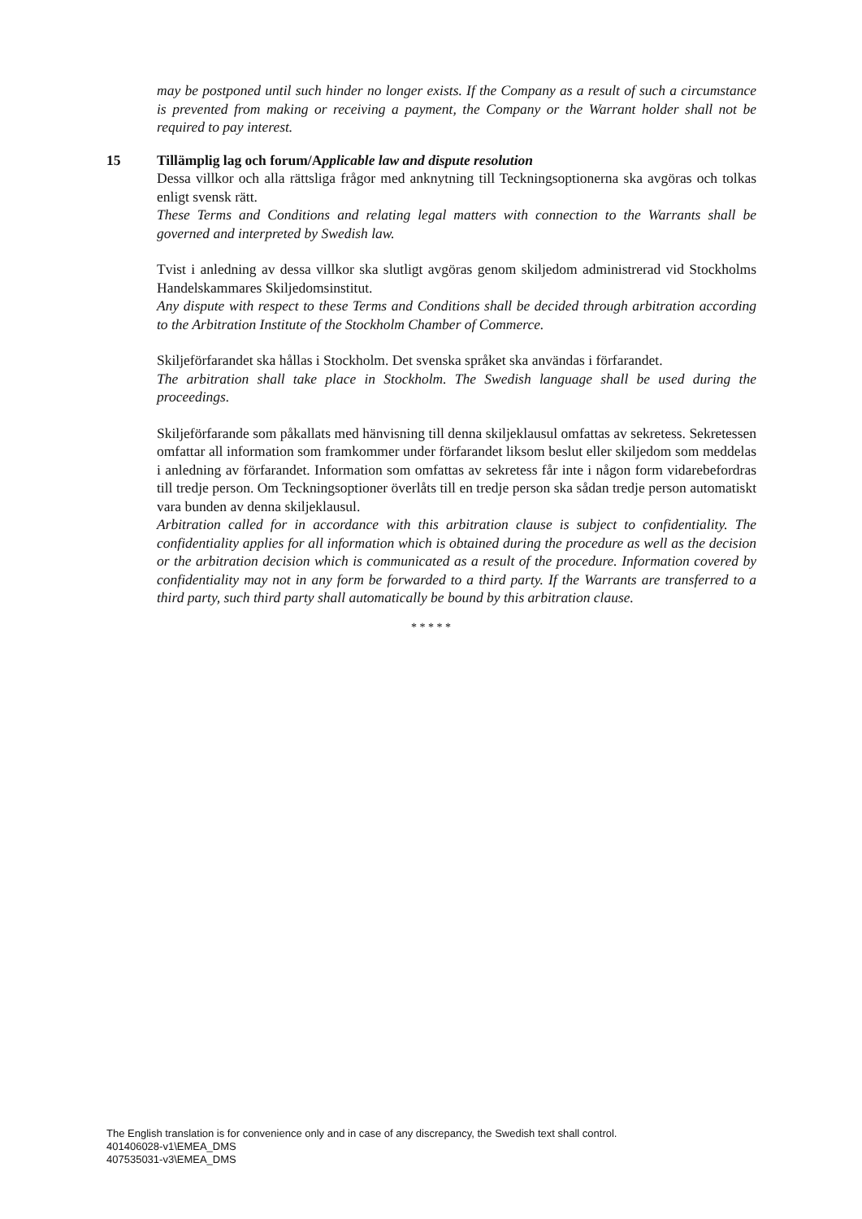may be postponed until such hinder no longer exists. If the Company as a result of such a circumstance is prevented from making or receiving a payment, the Company or the Warrant holder shall not be required to pay interest.
15 Tillämplig lag och forum/Applicable law and dispute resolution
Dessa villkor och alla rättsliga frågor med anknytning till Teckningsoptionerna ska avgöras och tolkas enligt svensk rätt.
These Terms and Conditions and relating legal matters with connection to the Warrants shall be governed and interpreted by Swedish law.
Tvist i anledning av dessa villkor ska slutligt avgöras genom skiljedom administrerad vid Stockholms Handelskammares Skiljedomsinstitut.
Any dispute with respect to these Terms and Conditions shall be decided through arbitration according to the Arbitration Institute of the Stockholm Chamber of Commerce.
Skiljeförfarandet ska hållas i Stockholm. Det svenska språket ska användas i förfarandet.
The arbitration shall take place in Stockholm. The Swedish language shall be used during the proceedings.
Skiljeförfarande som påkallats med hänvisning till denna skiljeklausul omfattas av sekretess. Sekretessen omfattar all information som framkommer under förfarandet liksom beslut eller skiljedom som meddelas i anledning av förfarandet. Information som omfattas av sekretess får inte i någon form vidarebefordras till tredje person. Om Teckningsoptioner överlåts till en tredje person ska sådan tredje person automatiskt vara bunden av denna skiljeklausul.
Arbitration called for in accordance with this arbitration clause is subject to confidentiality. The confidentiality applies for all information which is obtained during the procedure as well as the decision or the arbitration decision which is communicated as a result of the procedure. Information covered by confidentiality may not in any form be forwarded to a third party. If the Warrants are transferred to a third party, such third party shall automatically be bound by this arbitration clause.
* * * * *
The English translation is for convenience only and in case of any discrepancy, the Swedish text shall control.
401406028-v1\EMEA_DMS
407535031-v3\EMEA_DMS